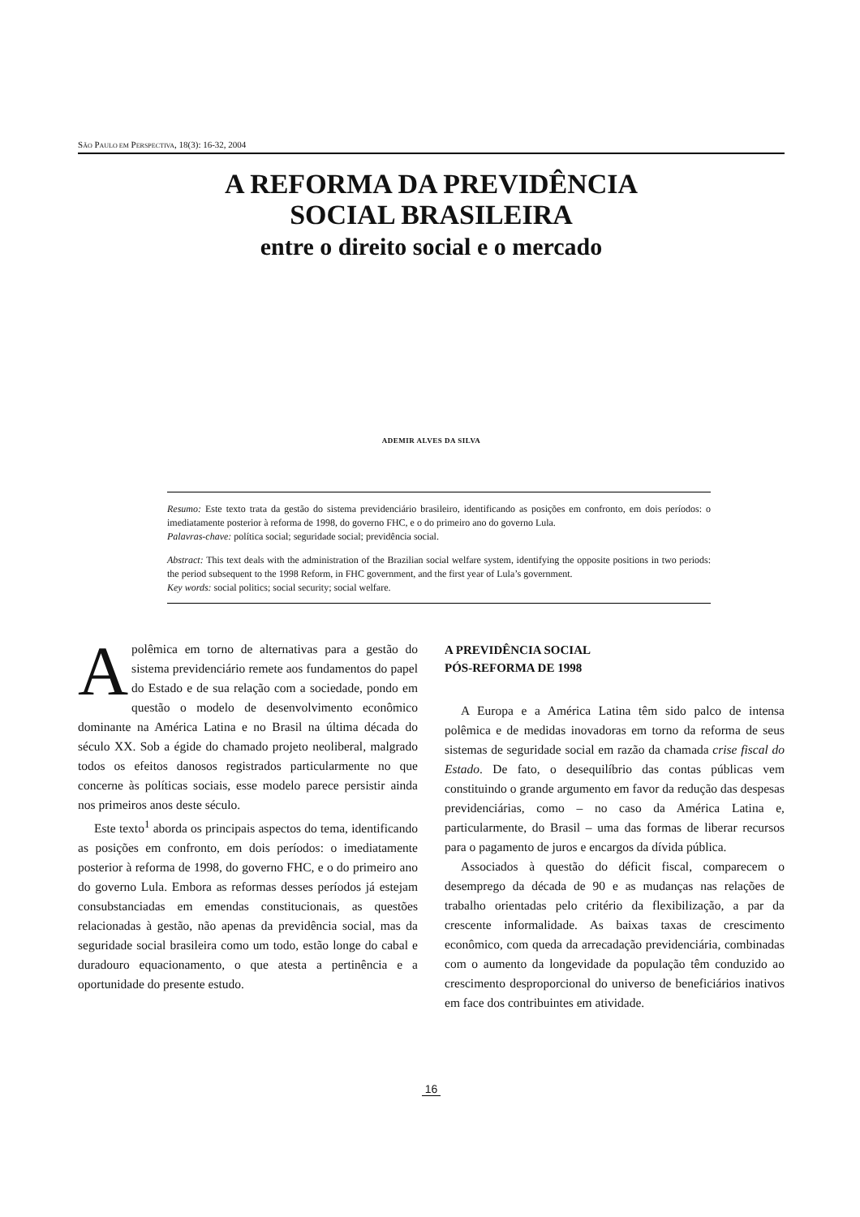SÃO PAULO EM PERSPECTIVA, 18(3): 16-32, 2004
A REFORMA DA PREVIDÊNCIA
SOCIAL BRASILEIRA
entre o direito social e o mercado
ADEMIR ALVES DA SILVA
Resumo: Este texto trata da gestão do sistema previdenciário brasileiro, identificando as posições em confronto, em dois períodos: o imediatamente posterior à reforma de 1998, do governo FHC, e o do primeiro ano do governo Lula.
Palavras-chave: política social; seguridade social; previdência social.
Abstract: This text deals with the administration of the Brazilian social welfare system, identifying the opposite positions in two periods: the period subsequent to the 1998 Reform, in FHC government, and the first year of Lula’s government.
Key words: social politics; social security; social welfare.
Apolêmica em torno de alternativas para a gestão do sistema previdenciário remete aos fundamentos do papel do Estado e de sua relação com a sociedade, pondo em questão o modelo de desenvolvimento econômico dominante na América Latina e no Brasil na última década do século XX. Sob a égide do chamado projeto neoliberal, malgrado todos os efeitos danosos registrados particularmente no que concerne às políticas sociais, esse modelo parece persistir ainda nos primeiros anos deste século.
Este texto<sup>1</sup> aborda os principais aspectos do tema, identificando as posições em confronto, em dois períodos: o imediatamente posterior à reforma de 1998, do governo FHC, e o do primeiro ano do governo Lula. Embora as reformas desses períodos já estejam consubstanciadas em emendas constitucionais, as questões relacionadas à gestão, não apenas da previdência social, mas da seguridade social brasileira como um todo, estão longe do cabal e duradouro equacionamento, o que atesta a pertinência e a oportunidade do presente estudo.
A PREVIDÊNCIA SOCIAL
PÓS-REFORMA DE 1998
A Europa e a América Latina têm sido palco de intensa polêmica e de medidas inovadoras em torno da reforma de seus sistemas de seguridade social em razão da chamada crise fiscal do Estado. De fato, o desequilíbrio das contas públicas vem constituindo o grande argumento em favor da redução das despesas previdenciárias, como – no caso da América Latina e, particularmente, do Brasil – uma das formas de liberar recursos para o pagamento de juros e encargos da dívida pública.
Associados à questão do déficit fiscal, comparecem o desemprego da década de 90 e as mudanças nas relações de trabalho orientadas pelo critério da flexibilização, a par da crescente informalidade. As baixas taxas de crescimento econômico, com queda da arrecadação previdenciária, combinadas com o aumento da longevidade da população têm conduzido ao crescimento desproporcional do universo de beneficiários inativos em face dos contribuintes em atividade.
16